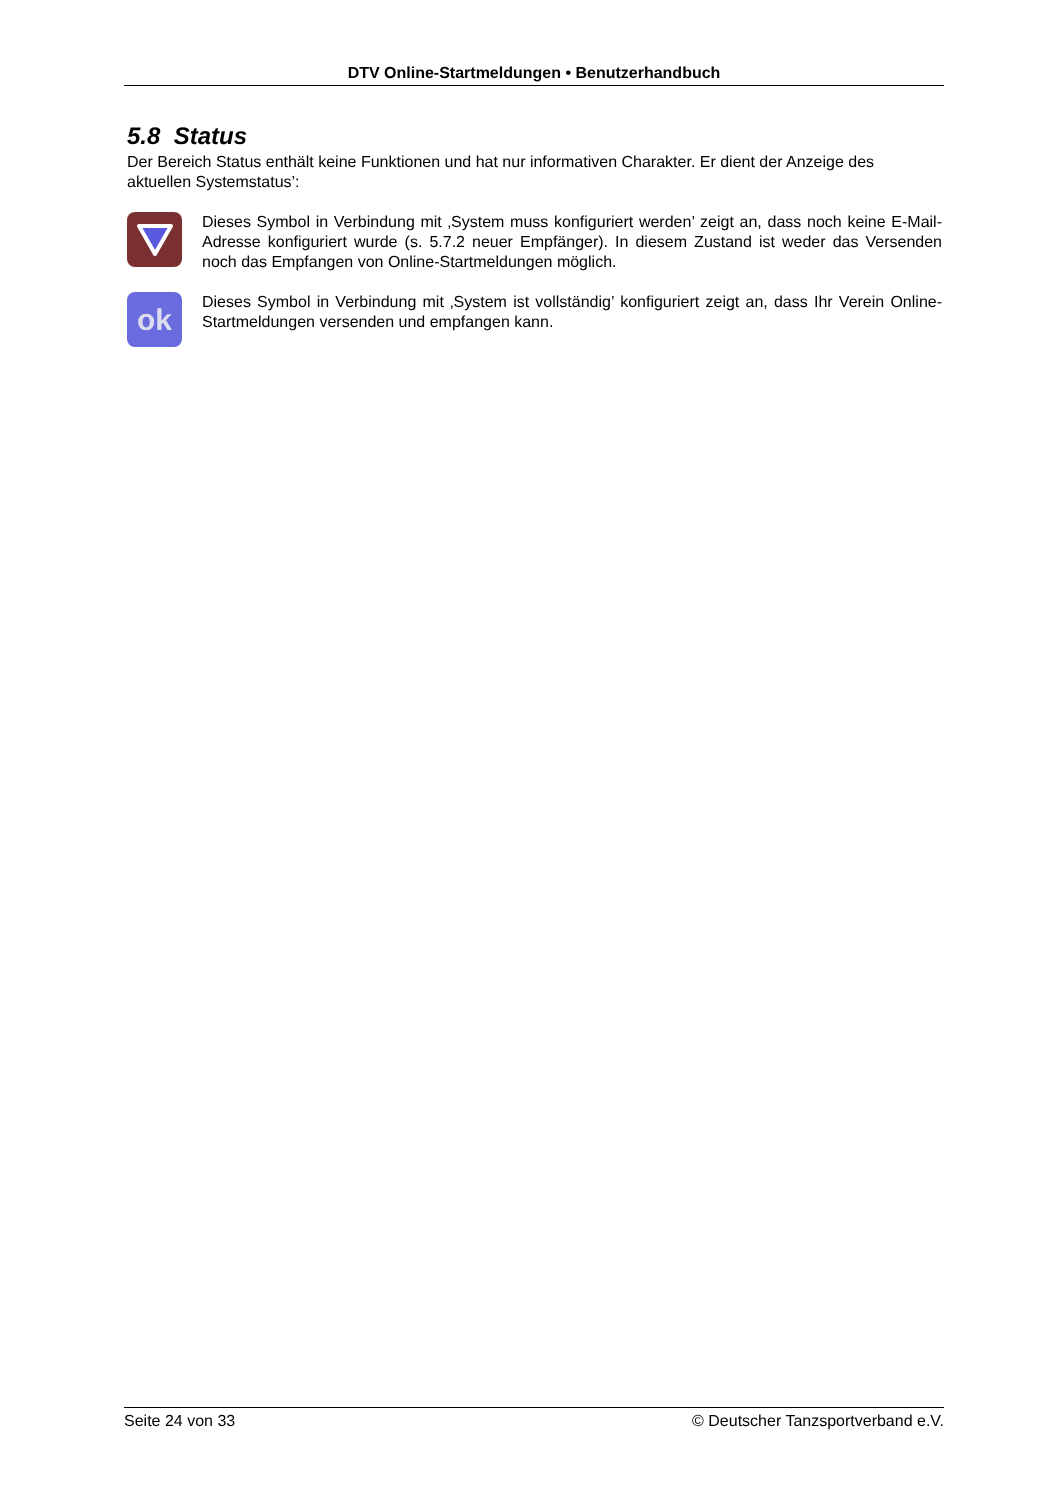DTV Online-Startmeldungen • Benutzerhandbuch
5.8 Status
Der Bereich Status enthält keine Funktionen und hat nur informativen Charakter. Er dient der Anzeige des aktuellen Systemstatus’:
Dieses Symbol in Verbindung mit ‚System muss konfiguriert werden’ zeigt an, dass noch keine E-Mail-Adresse konfiguriert wurde (s. 5.7.2 neuer Empfänger). In diesem Zustand ist weder das Versenden noch das Empfangen von Online-Startmeldungen möglich.
ok
Dieses Symbol in Verbindung mit ‚System ist vollständig’ konfiguriert zeigt an, dass Ihr Verein Online-Startmeldungen versenden und empfangen kann.
Seite 24 von 33 © Deutscher Tanzsportverband e.V.